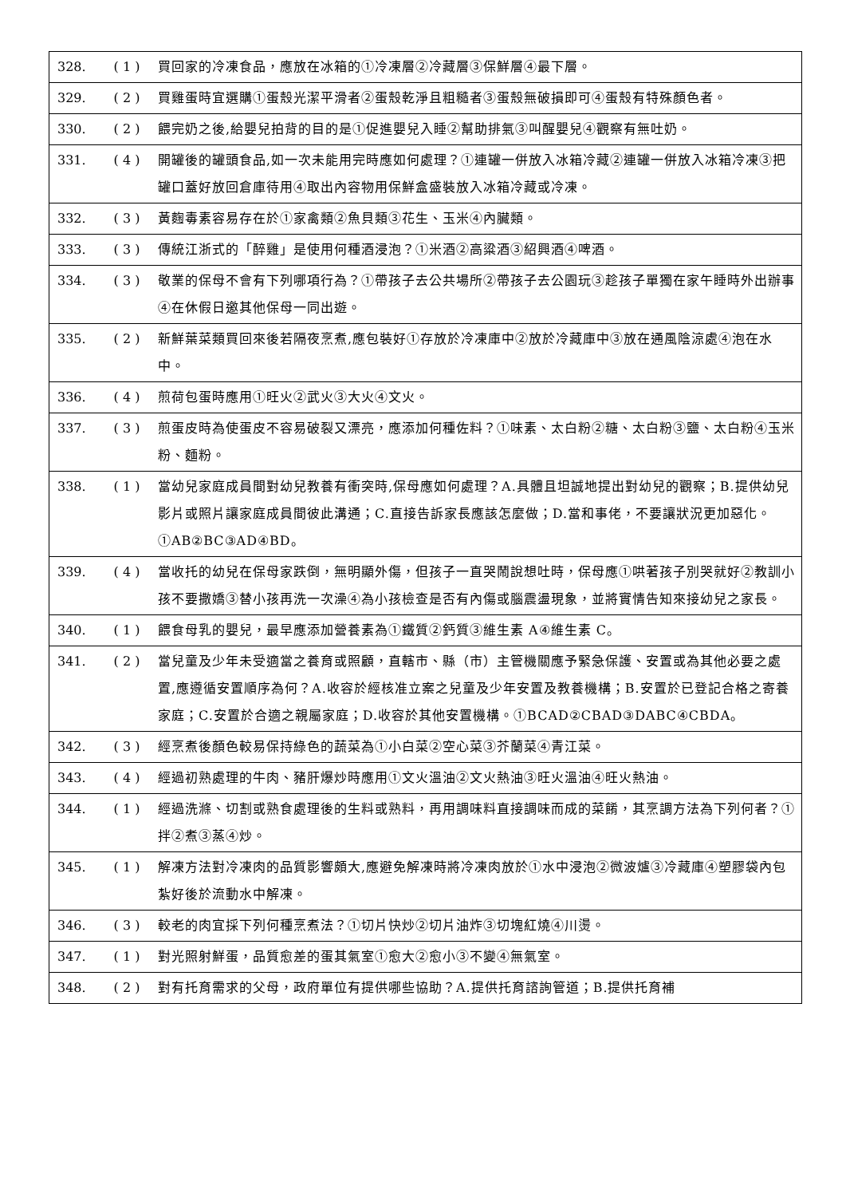| 328. | ( 1 ) | 買回家的冷凍食品，應放在冰箱的①冷凍層②冷藏層③保鮮層④最下層。 |
| 329. | ( 2 ) | 買雞蛋時宜選購①蛋殼光潔平滑者②蛋殼乾淨且粗糙者③蛋殼無破損即可④蛋殼有特殊顏色者。 |
| 330. | ( 2 ) | 餵完奶之後,給嬰兒拍背的目的是①促進嬰兒入睡②幫助排氣③叫醒嬰兒④觀察有無吐奶。 |
| 331. | ( 4 ) | 開罐後的罐頭食品,如一次未能用完時應如何處理？①連罐一併放入冰箱冷藏②連罐一併放入冰箱冷凍③把罐口蓋好放回倉庫待用④取出內容物用保鮮盒盛裝放入冰箱冷藏或冷凍。 |
| 332. | ( 3 ) | 黃麴毒素容易存在於①家禽類②魚貝類③花生、玉米④內臟類。 |
| 333. | ( 3 ) | 傳統江浙式的「醉雞」是使用何種酒浸泡？①米酒②高粱酒③紹興酒④啤酒。 |
| 334. | ( 3 ) | 敬業的保母不會有下列哪項行為？①帶孩子去公共場所②帶孩子去公園玩③趁孩子單獨在家午睡時外出辦事④在休假日邀其他保母一同出遊。 |
| 335. | ( 2 ) | 新鮮葉菜類買回來後若隔夜烹煮,應包裝好①存放於冷凍庫中②放於冷藏庫中③放在通風陰涼處④泡在水中。 |
| 336. | ( 4 ) | 煎荷包蛋時應用①旺火②武火③大火④文火。 |
| 337. | ( 3 ) | 煎蛋皮時為使蛋皮不容易破裂又漂亮，應添加何種佐料？①味素、太白粉②糖、太白粉③鹽、太白粉④玉米粉、麵粉。 |
| 338. | ( 1 ) | 當幼兒家庭成員間對幼兒教養有衝突時,保母應如何處理？A.具體且坦誠地提出對幼兒的觀察；B.提供幼兒影片或照片讓家庭成員間彼此溝通；C.直接告訴家長應該怎麼做；D.當和事佬，不要讓狀況更加惡化。①AB②BC③AD④BD。 |
| 339. | ( 4 ) | 當收托的幼兒在保母家跌倒，無明顯外傷，但孩子一直哭鬧說想吐時，保母應①哄著孩子別哭就好②教訓小孩不要撒嬌③替小孩再洗一次澡④為小孩檢查是否有內傷或腦震盪現象，並將實情告知來接幼兒之家長。 |
| 340. | ( 1 ) | 餵食母乳的嬰兒，最早應添加營養素為①鐵質②鈣質③維生素 A④維生素 C。 |
| 341. | ( 2 ) | 當兒童及少年未受適當之養育或照顧，直轄市、縣（市）主管機關應予緊急保護、安置或為其他必要之處置,應遵循安置順序為何？A.收容於經核准立案之兒童及少年安置及教養機構；B.安置於已登記合格之寄養家庭；C.安置於合適之親屬家庭；D.收容於其他安置機構。①BCAD②CBAD③DABC④CBDA。 |
| 342. | ( 3 ) | 經烹煮後顏色較易保持綠色的蔬菜為①小白菜②空心菜③芥蘭菜④青江菜。 |
| 343. | ( 4 ) | 經過初熟處理的牛肉、豬肝爆炒時應用①文火溫油②文火熱油③旺火溫油④旺火熱油。 |
| 344. | ( 1 ) | 經過洗滌、切割或熟食處理後的生料或熟料，再用調味料直接調味而成的菜餚，其烹調方法為下列何者？①拌②煮③蒸④炒。 |
| 345. | ( 1 ) | 解凍方法對冷凍肉的品質影響頗大,應避免解凍時將冷凍肉放於①水中浸泡②微波爐③冷藏庫④塑膠袋內包紮好後於流動水中解凍。 |
| 346. | ( 3 ) | 較老的肉宜採下列何種烹煮法？①切片快炒②切片油炸③切塊紅燒④川燙。 |
| 347. | ( 1 ) | 對光照射鮮蛋，品質愈差的蛋其氣室①愈大②愈小③不變④無氣室。 |
| 348. | ( 2 ) | 對有托育需求的父母，政府單位有提供哪些協助？A.提供托育諮詢管道；B.提供托育補 |